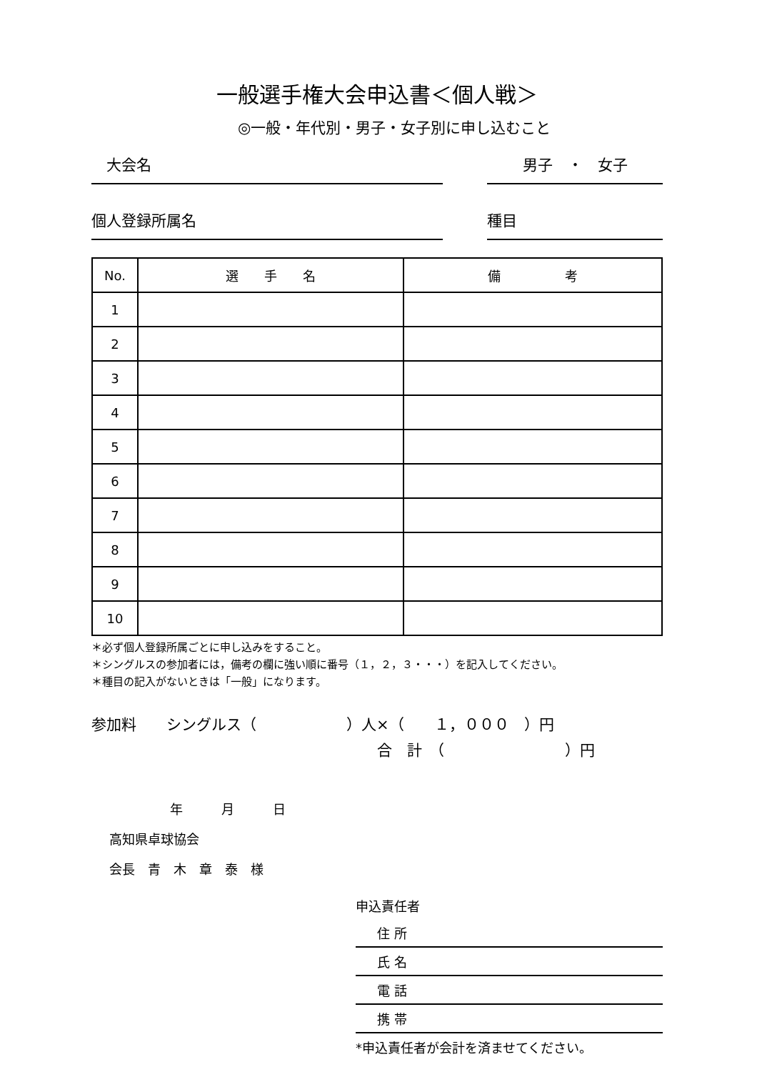一般選手権大会申込書＜個人戦＞
◎一般・年代別・男子・女子別に申し込むこと
　大会名 男子　・　女子
個人登録所属名 種目
| No. | 選 手 名 | 備 考 |
| --- | --- | --- |
| 1 | | |
| 2 | | |
| 3 | | |
| 4 | | |
| 5 | | |
| 6 | | |
| 7 | | |
| 8 | | |
| 9 | | |
| 10 | | |
＊必ず個人登録所属ごとに申し込みをすること。
＊シングルスの参加者には，備考の欄に強い順に番号（１，２，３・・・）を記入してください。
＊種目の記入がないときは「一般」になります。
参加料　　シングルス（　　　　　　）人×（　　１，０００　）円
合　計　（　　　　　　　　）円
年　　　月　　　日
高知県卓球協会
会長　青　木　章　泰　様
申込責任者
住 所
氏 名
電 話
携 帯
*申込責任者が会計を済ませてください。